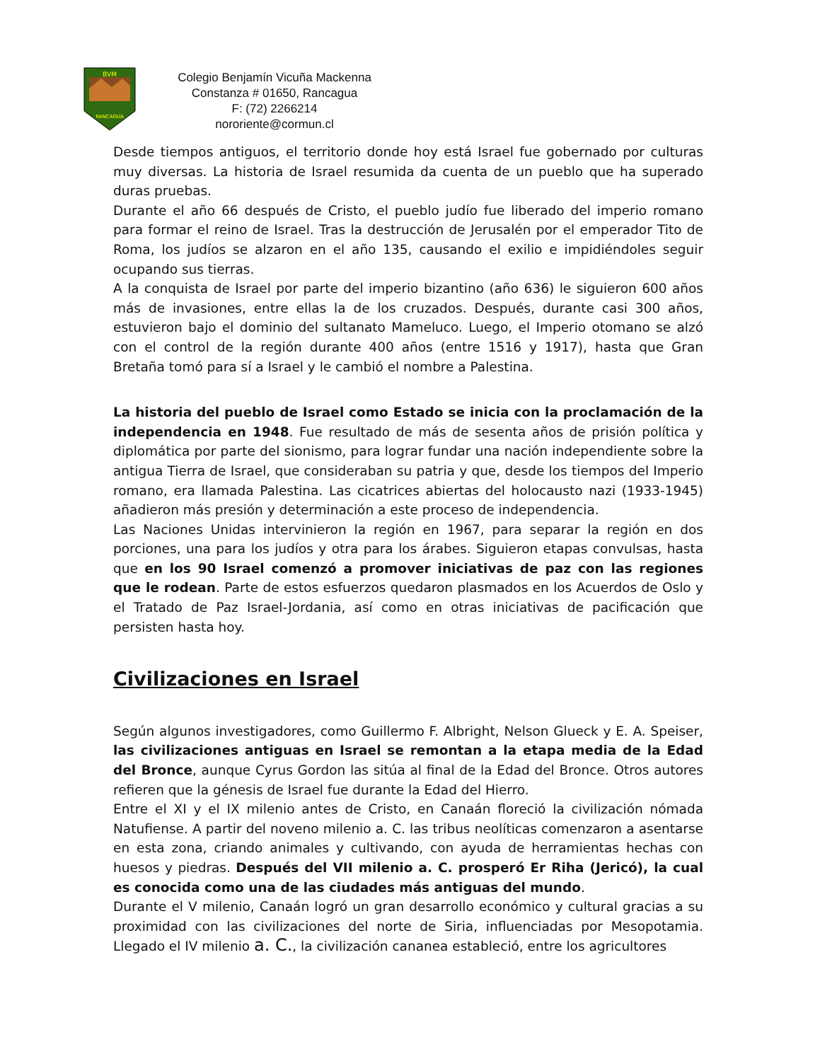BVM
RANCAGUA
Colegio Benjamín Vicuña Mackenna
Constanza # 01650, Rancagua
F: (72) 2266214
nororiente@cormun.cl
Desde tiempos antiguos, el territorio donde hoy está Israel fue gobernado por culturas muy diversas. La historia de Israel resumida da cuenta de un pueblo que ha superado duras pruebas.
Durante el año 66 después de Cristo, el pueblo judío fue liberado del imperio romano para formar el reino de Israel. Tras la destrucción de Jerusalén por el emperador Tito de Roma, los judíos se alzaron en el año 135, causando el exilio e impidiéndoles seguir ocupando sus tierras.
A la conquista de Israel por parte del imperio bizantino (año 636) le siguieron 600 años más de invasiones, entre ellas la de los cruzados. Después, durante casi 300 años, estuvieron bajo el dominio del sultanato Mameluco. Luego, el Imperio otomano se alzó con el control de la región durante 400 años (entre 1516 y 1917), hasta que Gran Bretaña tomó para sí a Israel y le cambió el nombre a Palestina.
La historia del pueblo de Israel como Estado se inicia con la proclamación de la independencia en 1948. Fue resultado de más de sesenta años de prisión política y diplomática por parte del sionismo, para lograr fundar una nación independiente sobre la antigua Tierra de Israel, que consideraban su patria y que, desde los tiempos del Imperio romano, era llamada Palestina. Las cicatrices abiertas del holocausto nazi (1933-1945) añadieron más presión y determinación a este proceso de independencia.
Las Naciones Unidas intervinieron la región en 1967, para separar la región en dos porciones, una para los judíos y otra para los árabes. Siguieron etapas convulsas, hasta que en los 90 Israel comenzó a promover iniciativas de paz con las regiones que le rodean. Parte de estos esfuerzos quedaron plasmados en los Acuerdos de Oslo y el Tratado de Paz Israel-Jordania, así como en otras iniciativas de pacificación que persisten hasta hoy.
Civilizaciones en Israel
Según algunos investigadores, como Guillermo F. Albright, Nelson Glueck y E. A. Speiser, las civilizaciones antiguas en Israel se remontan a la etapa media de la Edad del Bronce, aunque Cyrus Gordon las sitúa al final de la Edad del Bronce. Otros autores refieren que la génesis de Israel fue durante la Edad del Hierro.
Entre el XI y el IX milenio antes de Cristo, en Canaán floreció la civilización nómada Natufiense. A partir del noveno milenio a. C. las tribus neolíticas comenzaron a asentarse en esta zona, criando animales y cultivando, con ayuda de herramientas hechas con huesos y piedras. Después del VII milenio a. C. prosperó Er Riha (Jericó), la cual es conocida como una de las ciudades más antiguas del mundo.
Durante el V milenio, Canaán logró un gran desarrollo económico y cultural gracias a su proximidad con las civilizaciones del norte de Siria, influenciadas por Mesopotamia. Llegado el IV milenio a. C., la civilización cananea estableció, entre los agricultores